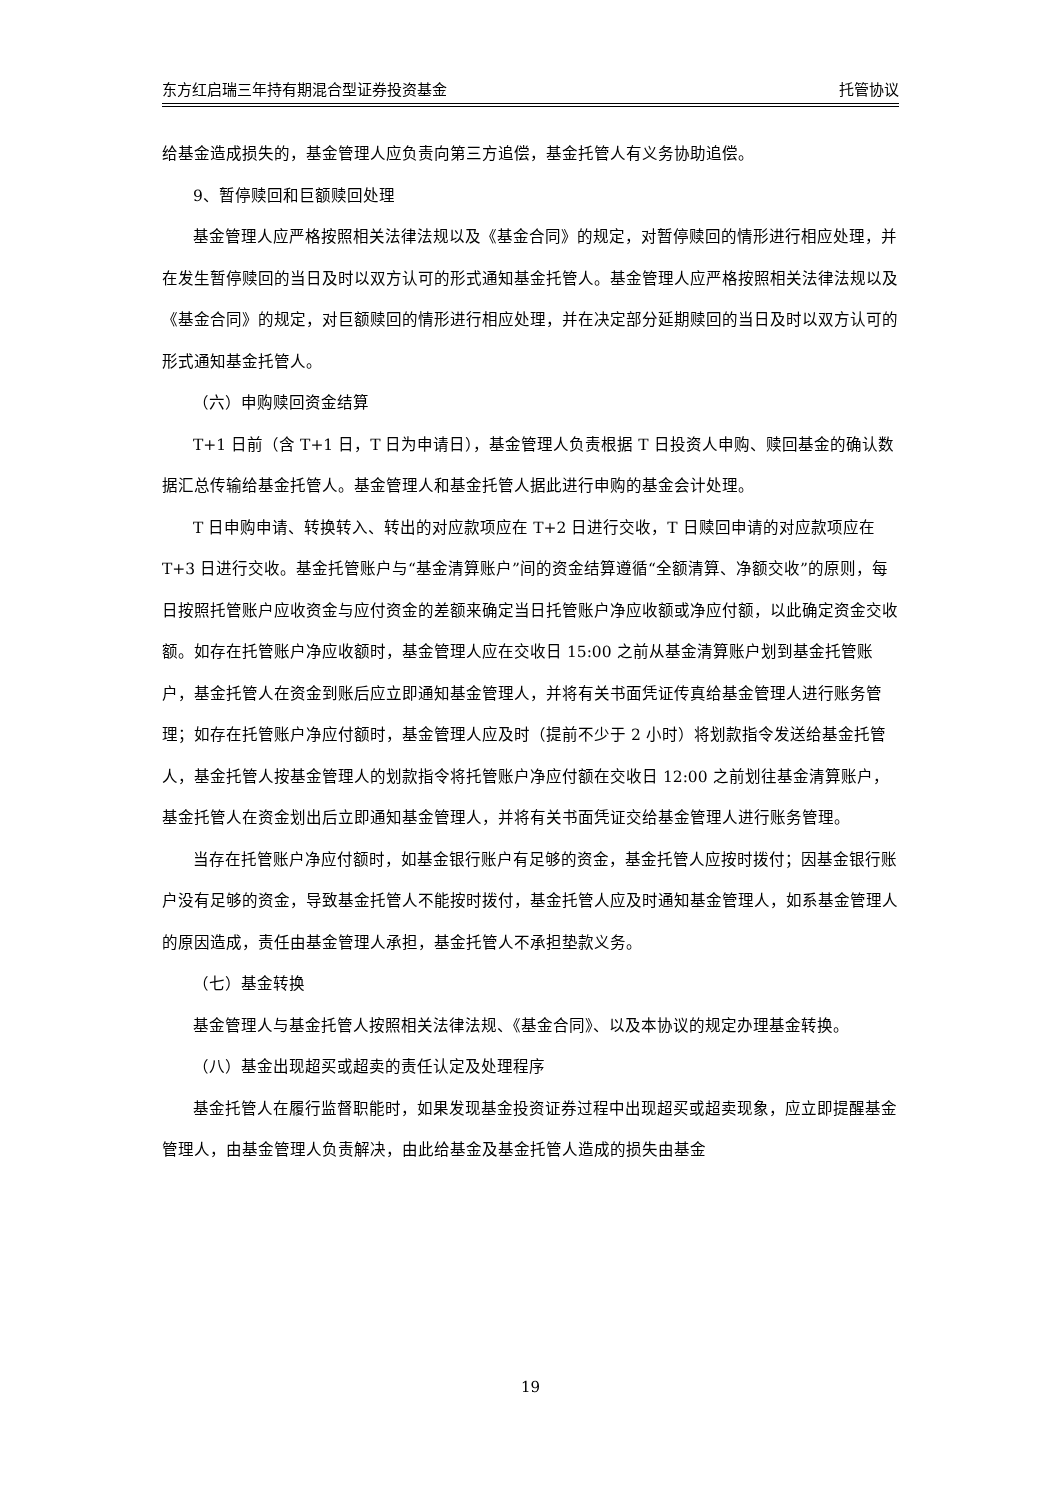东方红启瑞三年持有期混合型证券投资基金 托管协议
给基金造成损失的，基金管理人应负责向第三方追偿，基金托管人有义务协助追偿。
9、暂停赎回和巨额赎回处理
基金管理人应严格按照相关法律法规以及《基金合同》的规定，对暂停赎回的情形进行相应处理，并在发生暂停赎回的当日及时以双方认可的形式通知基金托管人。基金管理人应严格按照相关法律法规以及《基金合同》的规定，对巨额赎回的情形进行相应处理，并在决定部分延期赎回的当日及时以双方认可的形式通知基金托管人。
（六）申购赎回资金结算
T+1 日前（含 T+1 日，T 日为申请日），基金管理人负责根据 T 日投资人申购、赎回基金的确认数据汇总传输给基金托管人。基金管理人和基金托管人据此进行申购的基金会计处理。
T 日申购申请、转换转入、转出的对应款项应在 T+2 日进行交收，T 日赎回申请的对应款项应在 T+3 日进行交收。基金托管账户与“基金清算账户”间的资金结算遵循“全额清算、净额交收”的原则，每日按照托管账户应收资金与应付资金的差额来确定当日托管账户净应收额或净应付额，以此确定资金交收额。如存在托管账户净应收额时，基金管理人应在交收日 15:00 之前从基金清算账户划到基金托管账户，基金托管人在资金到账后应立即通知基金管理人，并将有关书面凭证传真给基金管理人进行账务管理；如存在托管账户净应付额时，基金管理人应及时（提前不少于 2 小时）将划款指令发送给基金托管人，基金托管人按基金管理人的划款指令将托管账户净应付额在交收日 12:00 之前划往基金清算账户，基金托管人在资金划出后立即通知基金管理人，并将有关书面凭证交给基金管理人进行账务管理。
当存在托管账户净应付额时，如基金银行账户有足够的资金，基金托管人应按时拨付；因基金银行账户没有足够的资金，导致基金托管人不能按时拨付，基金托管人应及时通知基金管理人，如系基金管理人的原因造成，责任由基金管理人承担，基金托管人不承担垫款义务。
（七）基金转换
基金管理人与基金托管人按照相关法律法规、《基金合同》、以及本协议的规定办理基金转换。
（八）基金出现超买或超卖的责任认定及处理程序
基金托管人在履行监督职能时，如果发现基金投资证券过程中出现超买或超卖现象，应立即提醒基金管理人，由基金管理人负责解决，由此给基金及基金托管人造成的损失由基金
19